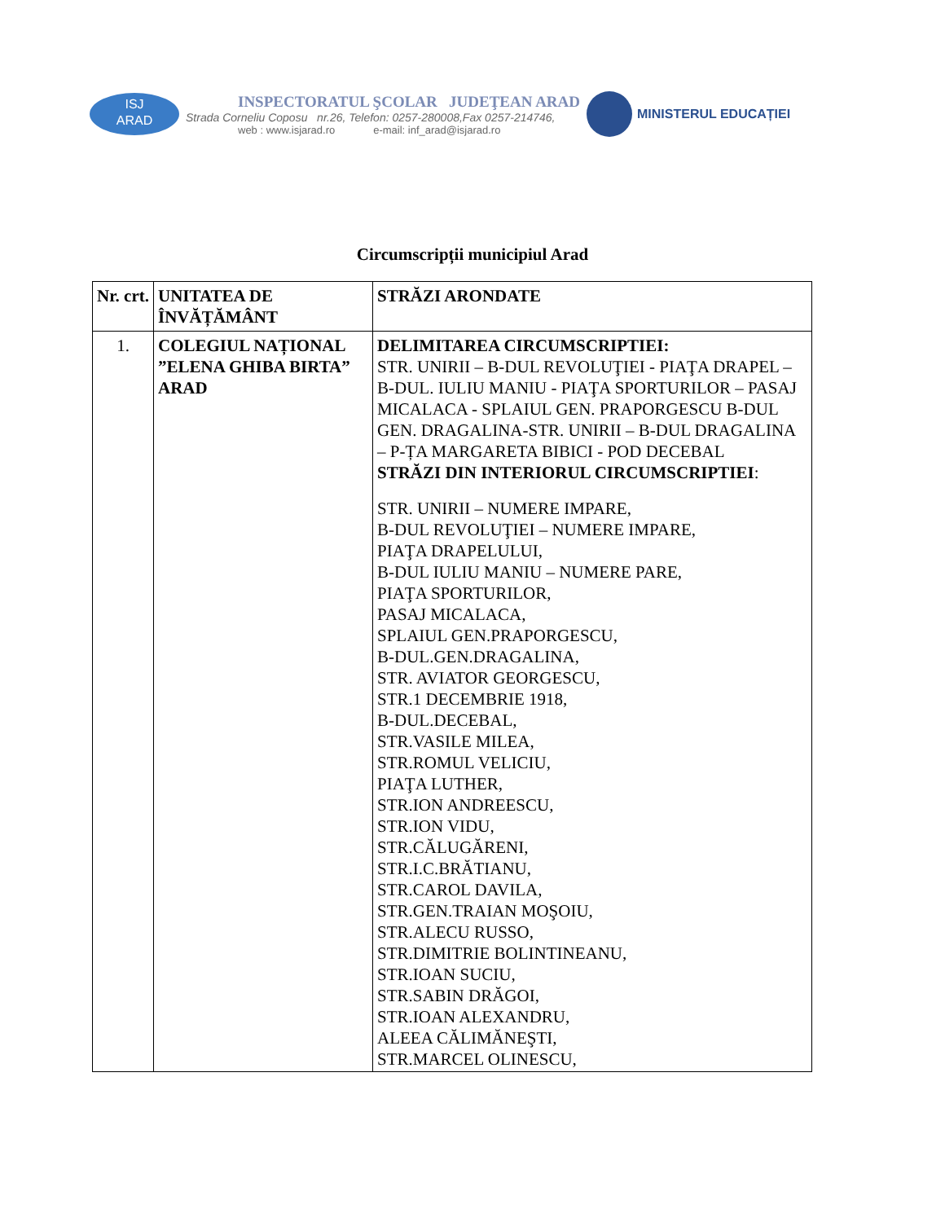ISJ
ARAD
INSPECTORATUL ŞCOLAR JUDEŢEAN ARAD
Strada Corneliu Coposu nr.26, Telefon: 0257-280008,Fax 0257-214746,
web : www.isjarad.ro e-mail: inf_arad@isjarad.ro
MINISTERUL EDUCAȚIEI
Circumscripții municipiul Arad
| Nr. crt. | UNITATEA DE ÎNVĂȚĂMÂNT | STRĂZI ARONDATE |
| 1. | COLEGIUL NAȚIONAL ”ELENA GHIBA BIRTA” ARAD | DELIMITAREA CIRCUMSCRIPTIEI: STR. UNIRII – B-DUL REVOLUŢIEI - PIAŢA DRAPEL – B-DUL. IULIU MANIU - PIAŢA SPORTURILOR – PASAJ MICALACA - SPLAIUL GEN. PRAPORGESCU B-DUL GEN. DRAGALINA-STR. UNIRII – B-DUL DRAGALINA – P-ȚA MARGARETA BIBICI - POD DECEBAL STRĂZI DIN INTERIORUL CIRCUMSCRIPTIEI : STR. UNIRII – NUMERE IMPARE, B-DUL REVOLUŢIEI – NUMERE IMPARE, PIAŢA DRAPELULUI, B-DUL IULIU MANIU – NUMERE PARE, PIAŢA SPORTURILOR, PASAJ MICALACA, SPLAIUL GEN.PRAPORGESCU, B-DUL.GEN.DRAGALINA, STR. AVIATOR GEORGESCU, STR.1 DECEMBRIE 1918, B-DUL.DECEBAL, STR.VASILE MILEA, STR.ROMUL VELICIU, PIAŢA LUTHER, STR.ION ANDREESCU, STR.ION VIDU, STR.CĂLUGĂRENI, STR.I.C.BRĂTIANU, STR.CAROL DAVILA, STR.GEN.TRAIAN MOŞOIU, STR.ALECU RUSSO, STR.DIMITRIE BOLINTINEANU, STR.IOAN SUCIU, STR.SABIN DRĂGOI, STR.IOAN ALEXANDRU, ALEEA CĂLIMĂNEŞTI, STR.MARCEL OLINESCU, |